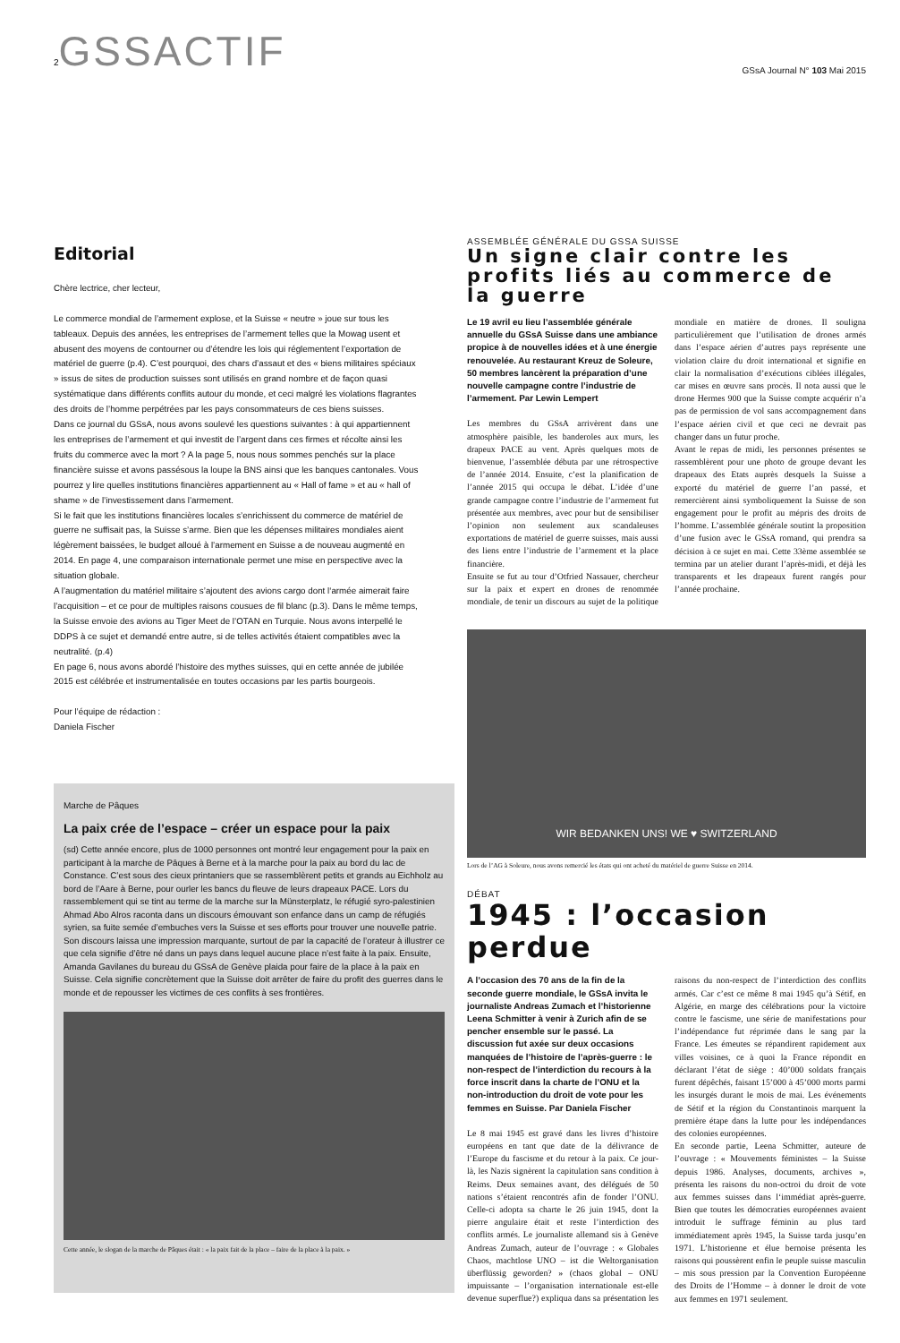2 GSSACTIF
GSsA Journal N° 103 Mai 2015
Editorial
Chère lectrice, cher lecteur,
Le commerce mondial de l’armement explose, et la Suisse « neutre » joue sur tous les tableaux. Depuis des années, les entreprises de l’armement telles que la Mowag usent et abusent des moyens de contourner ou d’étendre les lois qui réglementent l’exportation de matériel de guerre (p.4). C’est pourquoi, des chars d’assaut et des « biens militaires spéciaux » issus de sites de production suisses sont utilisés en grand nombre et de façon quasi systématique dans différents conflits autour du monde, et ceci malgré les violations flagrantes des droits de l’homme perpétrées par les pays consommateurs de ces biens suisses.
Dans ce journal du GSsA, nous avons soulevé les questions suivantes : à qui appartiennent les entreprises de l’armement et qui investit de l’argent dans ces firmes et récolte ainsi les fruits du commerce avec la mort ? A la page 5, nous nous sommes penchés sur la place financière suisse et avons passésous la loupe la BNS ainsi que les banques cantonales. Vous pourrez y lire quelles institutions financières appartiennent au « Hall of fame » et au « hall of shame » de l’investissement dans l’armement.
Si le fait que les institutions financières locales s’enrichissent du commerce de matériel de guerre ne suffisait pas, la Suisse s’arme. Bien que les dépenses militaires mondiales aient légèrement baissées, le budget alloué à l’armement en Suisse a de nouveau augmenté en 2014. En page 4, une comparaison internationale permet une mise en perspective avec la situation globale.
A l’augmentation du matériel militaire s’ajoutent des avions cargo dont l‘armée aimerait faire l’acquisition – et ce pour de multiples raisons cousues de fil blanc (p.3). Dans le même temps, la Suisse envoie des avions au Tiger Meet de l’OTAN en Turquie. Nous avons interpellé le DDPS à ce sujet et demandé entre autre, si de telles activités étaient compatibles avec la neutralité. (p.4)
En page 6, nous avons abordé l’histoire des mythes suisses, qui en cette année de jubilée 2015 est célébrée et instrumentalisée en toutes occasions par les partis bourgeois.
Pour l’équipe de rédaction :
Daniela Fischer
Marche de Pâques
La paix crée de l’espace – créer un espace pour la paix
(sd) Cette année encore, plus de 1000 personnes ont montré leur engagement pour la paix en participant à la marche de Pâques à Berne et à la marche pour la paix au bord du lac de Constance. C’est sous des cieux printaniers que se rassemblèrent petits et grands au Eichholz au bord de l’Aare à Berne, pour ourler les bancs du fleuve de leurs drapeaux PACE. Lors du rassemblement qui se tint au terme de la marche sur la Münsterplatz, le réfugié syro-palestinien Ahmad Abo Alros raconta dans un discours émouvant son enfance dans un camp de réfugiés syrien, sa fuite semée d’embuches vers la Suisse et ses efforts pour trouver une nouvelle patrie. Son discours laissa une impression marquante, surtout de par la capacité de l’orateur à illustrer ce que cela signifie d’être né dans un pays dans lequel aucune place n’est faite à la paix. Ensuite, Amanda Gavilanes du bureau du GSsA de Genève plaida pour faire de la place à la paix en Suisse. Cela signifie concrètement que la Suisse doit arrêter de faire du profit des guerres dans le monde et de repousser les victimes de ces conflits à ses frontières.
Cette année, le slogan de la marche de Pâques était : « la paix fait de la place – faire de la place à la paix. »
ASSEMBLÉE GÉNÉRALE DU GSSA SUISSE
Un signe clair contre les profits liés au commerce de la guerre
Le 19 avril eu lieu l’assemblée générale annuelle du GSsA Suisse dans une ambiance propice à de nouvelles idées et à une énergie renouvelée. Au restaurant Kreuz de Soleure, 50 membres lancèrent la préparation d’une nouvelle campagne contre l’industrie de l’armement. Par Lewin Lempert
Les membres du GSsA arrivèrent dans une atmosphère paisible, les banderoles aux murs, les drapeux PACE au vent. Après quelques mots de bienvenue, l’assemblée débuta par une rétrospective de l’année 2014. Ensuite, c’est la planification de l’année 2015 qui occupa le débat. L’idée d’une grande campagne contre l’industrie de l’armement fut présentée aux membres, avec pour but de sensibiliser l’opinion non seulement aux scandaleuses exportations de matériel de guerre suisses, mais aussi des liens entre l’industrie de l’armement et la place financière.
Ensuite se fut au tour d’Otfried Nassauer, chercheur sur la paix et expert en drones de renommée mondiale, de tenir un discours au sujet de la politique mondiale en matière de drones. Il souligna particulièrement que l’utilisation de drones armés dans l’espace aérien d’autres pays représente une violation claire du droit international et signifie en clair la normalisation d’exécutions ciblées illégales, car mises en œuvre sans procès. Il nota aussi que le drone Hermes 900 que la Suisse compte acquérir n’a pas de permission de vol sans accompagnement dans l’espace aérien civil et que ceci ne devrait pas changer dans un futur proche.
Avant le repas de midi, les personnes présentes se rassemblèrent pour une photo de groupe devant les drapeaux des Etats auprès desquels la Suisse a exporté du matériel de guerre l’an passé, et remercièrent ainsi symboliquement la Suisse de son engagement pour le profit au mépris des droits de l’homme. L’assemblée générale soutint la proposition d’une fusion avec le GSsA romand, qui prendra sa décision à ce sujet en mai. Cette 33ème assemblée se termina par un atelier durant l’après-midi, et déjà les transparents et les drapeaux furent rangés pour l’année prochaine.
WIR BEDANKEN UNS! WE ♥ SWITZERLAND
Lors de l’AG à Soleure, nous avons remercié les états qui ont acheté du matériel de guerre Suisse en 2014.
DÉBAT
1945 : l’occasion perdue
A l’occasion des 70 ans de la fin de la seconde guerre mondiale, le GSsA invita le journaliste Andreas Zumach et l’historienne Leena Schmitter à venir à Zurich afin de se pencher ensemble sur le passé. La discussion fut axée sur deux occasions manquées de l’histoire de l’après-guerre : le non-respect de l’interdiction du recours à la force inscrit dans la charte de l’ONU et la non-introduction du droit de vote pour les femmes en Suisse. Par Daniela Fischer
Le 8 mai 1945 est gravé dans les livres d’histoire européens en tant que date de la délivrance de l’Europe du fascisme et du retour à la paix. Ce jour-là, les Nazis signèrent la capitulation sans condition à Reims. Deux semaines avant, des délégués de 50 nations s’étaient rencontrés afin de fonder l’ONU. Celle-ci adopta sa charte le 26 juin 1945, dont la pierre angulaire était et reste l’interdiction des conflits armés. Le journaliste allemand sis à Genève Andreas Zumach, auteur de l’ouvrage : « Globales Chaos, machtlose UNO – ist die Weltorganisation überflüssig geworden? » (chaos global – ONU impuissante – l’organisation internationale est-elle devenue superflue?) expliqua dans sa présentation les raisons du non-respect de l’interdiction des conflits armés. Car c’est ce même 8 mai 1945 qu’à Sétif, en Algérie, en marge des célébrations pour la victoire contre le fascisme, une série de manifestations pour l’indépendance fut réprimée dans le sang par la France. Les émeutes se répandirent rapidement aux villes voisines, ce à quoi la France répondit en déclarant l’état de siège : 40’000 soldats français furent dépêchés, faisant 15’000 à 45’000 morts parmi les insurgés durant le mois de mai. Les événements de Sétif et la région du Constantinois marquent la première étape dans la lutte pour les indépendances des colonies européennes.
En seconde partie, Leena Schmitter, auteure de l’ouvrage : « Mouvements féministes – la Suisse depuis 1986. Analyses, documents, archives », présenta les raisons du non-octroi du droit de vote aux femmes suisses dans l‘immédiat après-guerre. Bien que toutes les démocraties européennes avaient introduit le suffrage féminin au plus tard immédiatement après 1945, la Suisse tarda jusqu’en 1971. L’historienne et élue bernoise présenta les raisons qui poussèrent enfin le peuple suisse masculin – mis sous pression par la Convention Européenne des Droits de l’Homme – à donner le droit de vote aux femmes en 1971 seulement.